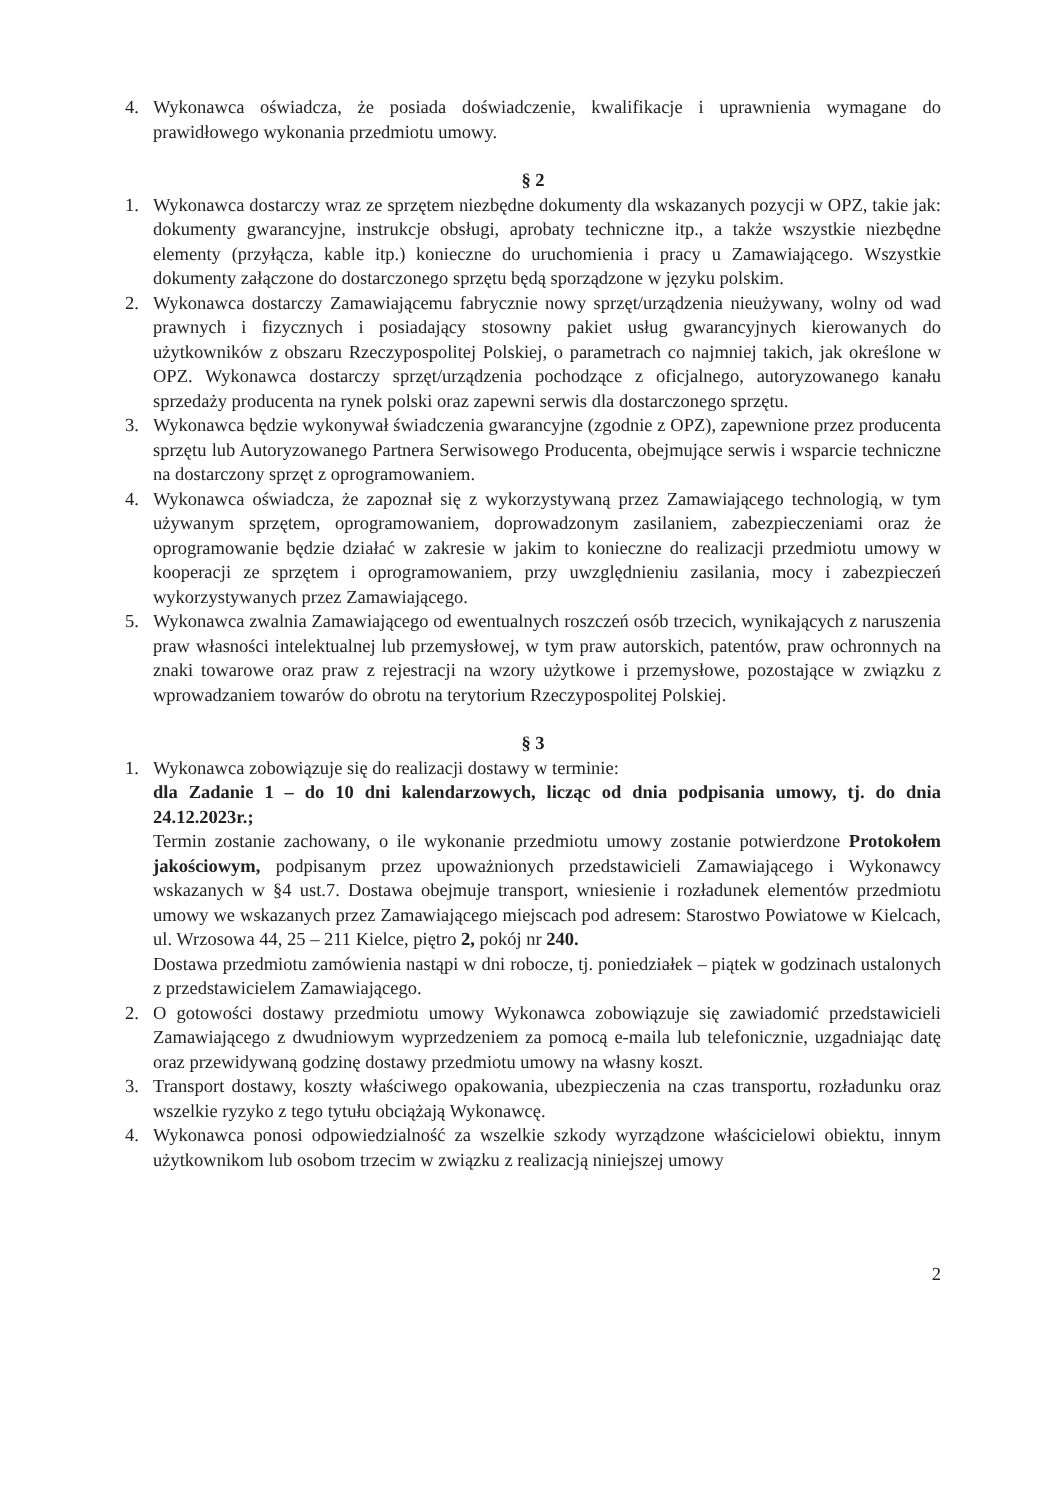4. Wykonawca oświadcza, że posiada doświadczenie, kwalifikacje i uprawnienia wymagane do prawidłowego wykonania przedmiotu umowy.
§ 2
1. Wykonawca dostarczy wraz ze sprzętem niezbędne dokumenty dla wskazanych pozycji w OPZ, takie jak: dokumenty gwarancyjne, instrukcje obsługi, aprobaty techniczne itp., a także wszystkie niezbędne elementy (przyłącza, kable itp.) konieczne do uruchomienia i pracy u Zamawiającego. Wszystkie dokumenty załączone do dostarczonego sprzętu będą sporządzone w języku polskim.
2. Wykonawca dostarczy Zamawiającemu fabrycznie nowy sprzęt/urządzenia nieużywany, wolny od wad prawnych i fizycznych i posiadający stosowny pakiet usług gwarancyjnych kierowanych do użytkowników z obszaru Rzeczypospolitej Polskiej, o parametrach co najmniej takich, jak określone w OPZ. Wykonawca dostarczy sprzęt/urządzenia pochodzące z oficjalnego, autoryzowanego kanału sprzedaży producenta na rynek polski oraz zapewni serwis dla dostarczonego sprzętu.
3. Wykonawca będzie wykonywał świadczenia gwarancyjne (zgodnie z OPZ), zapewnione przez producenta sprzętu lub Autoryzowanego Partnera Serwisowego Producenta, obejmujące serwis i wsparcie techniczne na dostarczony sprzęt z oprogramowaniem.
4. Wykonawca oświadcza, że zapoznał się z wykorzystywaną przez Zamawiającego technologią, w tym używanym sprzętem, oprogramowaniem, doprowadzonym zasilaniem, zabezpieczeniami oraz że oprogramowanie będzie działać w zakresie w jakim to konieczne do realizacji przedmiotu umowy w kooperacji ze sprzętem i oprogramowaniem, przy uwzględnieniu zasilania, mocy i zabezpieczeń wykorzystywanych przez Zamawiającego.
5. Wykonawca zwalnia Zamawiającego od ewentualnych roszczeń osób trzecich, wynikających z naruszenia praw własności intelektualnej lub przemysłowej, w tym praw autorskich, patentów, praw ochronnych na znaki towarowe oraz praw z rejestracji na wzory użytkowe i przemysłowe, pozostające w związku z wprowadzaniem towarów do obrotu na terytorium Rzeczypospolitej Polskiej.
§ 3
1. Wykonawca zobowiązuje się do realizacji dostawy w terminie:
dla Zadanie 1 – do 10 dni kalendarzowych, licząc od dnia podpisania umowy, tj. do dnia 24.12.2023r.;
Termin zostanie zachowany, o ile wykonanie przedmiotu umowy zostanie potwierdzone Protokołem jakościowym, podpisanym przez upoważnionych przedstawicieli Zamawiającego i Wykonawcy wskazanych w §4 ust.7. Dostawa obejmuje transport, wniesienie i rozładunek elementów przedmiotu umowy we wskazanych przez Zamawiającego miejscach pod adresem: Starostwo Powiatowe w Kielcach, ul. Wrzosowa 44, 25 – 211 Kielce, piętro 2, pokój nr 240.
Dostawa przedmiotu zamówienia nastąpi w dni robocze, tj. poniedziałek – piątek w godzinach ustalonych z przedstawicielem Zamawiającego.
2. O gotowości dostawy przedmiotu umowy Wykonawca zobowiązuje się zawiadomić przedstawicieli Zamawiającego z dwudniowym wyprzedzeniem za pomocą e-maila lub telefonicznie, uzgadniając datę oraz przewidywaną godzinę dostawy przedmiotu umowy na własny koszt.
3. Transport dostawy, koszty właściwego opakowania, ubezpieczenia na czas transportu, rozładunku oraz wszelkie ryzyko z tego tytułu obciążają Wykonawcę.
4. Wykonawca ponosi odpowiedzialność za wszelkie szkody wyrządzone właścicielowi obiektu, innym użytkownikom lub osobom trzecim w związku z realizacją niniejszej umowy
2